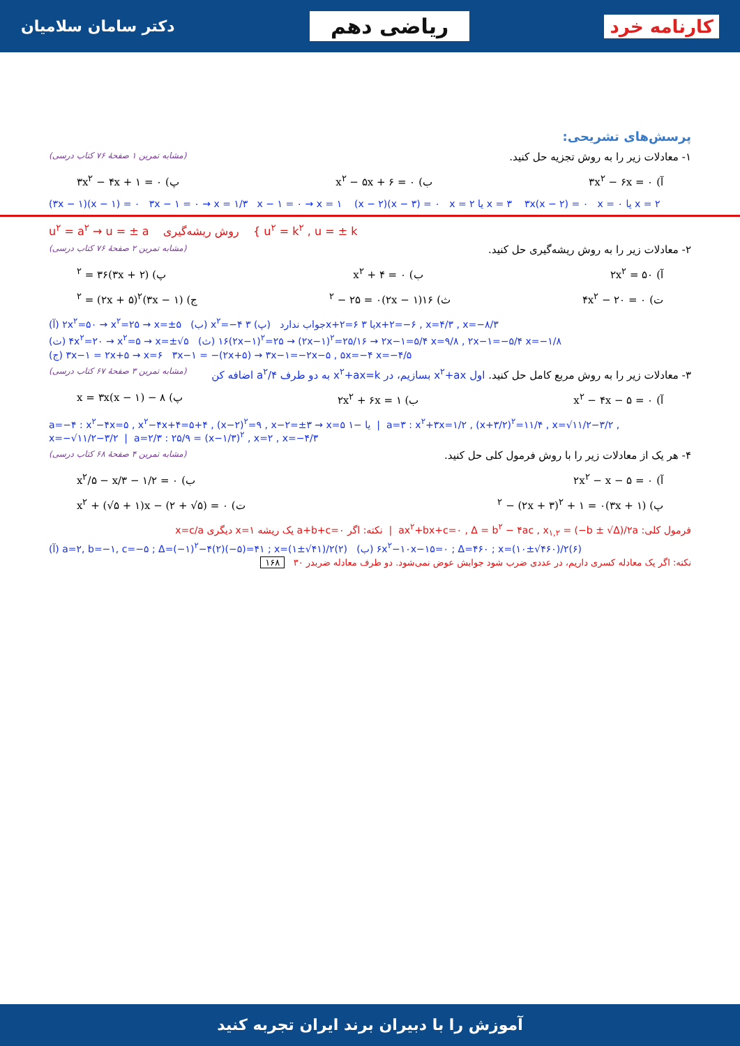کارنامه خرد ریاضی دهم دکتر سامان سلامیان
پرسش‌های تشریحی:
۱- معادلات زیر را به روش تجزیه حل کنید. (مشابه تمرین ۱ صفحهٔ ۷۶ کتاب درسی)
آ) ۳x<sup>۲</sup> − ۶x = ۰ ب) x<sup>۲</sup> − ۵x + ۶ = ۰ پ) ۳x<sup>۲</sup> − ۴x + ۱ = ۰
(۳x − ۱)(x − ۱) = ۰ ۳x − ۱ = ۰ → x = ۱/۳ x − ۱ = ۰ → x = ۱ (x − ۲)(x − ۳) = ۰ x = ۲ یا x = ۳ ۳x(x − ۲) = ۰ x = ۰ یا x = ۲
u<sup>۲</sup> = a<sup>۲</sup> → u = ± a روش ریشه‌گیری { u<sup>۲</sup> = k<sup>۲</sup> , u = ± k
۲- معادلات زیر را به روش ریشه‌گیری حل کنید. (مشابه تمرین ۲ صفحهٔ ۷۶ کتاب درسی)
آ) ۲x<sup>۲</sup> = ۵۰ ب) x<sup>۲</sup> + ۴ = ۰ پ) (۳x + ۲)<sup>۲</sup> = ۳۶
ت) ۴x<sup>۲</sup> − ۲۰ = ۰ ث) ۱۶(۲x − ۱)<sup>۲</sup> − ۲۵ = ۰ ج) (۳x − ۱)<sup>۲</sup> = (۲x + ۵)<sup>۲</sup>
(آ) ۲x<sup>۲</sup>=۵۰ → x<sup>۲</sup>=۲۵ → x=±۵ (ب) x<sup>۲</sup>=−۴ جواب ندارد (پ) ۳x+۲=۶ یا ۳x+۲=−۶ , x=۴/۳ , x=−۸/۳
(ت) ۴x<sup>۲</sup>=۲۰ → x<sup>۲</sup>=۵ → x=±√۵ (ث) ۱۶(۲x−۱)<sup>۲</sup>=۲۵ → (۲x−۱)<sup>۲</sup>=۲۵/۱۶ → ۲x−۱=۵/۴ x=۹/۸ , ۲x−۱=−۵/۴ x=−۱/۸
(ج) ۳x−۱ = ۲x+۵ → x=۶ ۳x−۱ = −(۲x+۵) → ۳x−۱=−۲x−۵ , ۵x=−۴ x=−۴/۵
۳- معادلات زیر را به روش مربع کامل حل کنید. اول x<sup>۲</sup>+ax بسازیم، در x<sup>۲</sup>+ax=k به دو طرف a<sup>۲</sup>/۴ اضافه کن (مشابه تمرین ۳ صفحهٔ ۶۷ کتاب درسی)
آ) x<sup>۲</sup> − ۴x − ۵ = ۰ ب) ۲x<sup>۲</sup> + ۶x = ۱ پ) ۸ − x = ۳x(x − ۱)
a=−۴ : x<sup>۲</sup>−۴x=۵ , x<sup>۲</sup>−۴x+۴=۵+۴ , (x−۲)<sup>۲</sup>=۹ , x−۲=±۳ → x=۵ یا −۱ | a=۳ : x<sup>۲</sup>+۳x=۱/۲ , (x+۳/۲)<sup>۲</sup>=۱۱/۴ , x=√۱۱/۲−۳/۲ , x=−√۱۱/۲−۳/۲ | a=۲/۳ : ۲۵/۹ = (x−۱/۳)<sup>۲</sup> , x=۲ , x=−۴/۳
۴- هر یک از معادلات زیر را با روش فرمول کلی حل کنید. (مشابه تمرین ۴ صفحهٔ ۶۸ کتاب درسی)
آ) ۲x<sup>۲</sup> − x − ۵ = ۰ ب) x<sup>۲</sup>/۵ − x/۳ − ۱/۲ = ۰
پ) (۳x + ۱)<sup>۲</sup> − (۲x + ۳)<sup>۲</sup> + ۱ = ۰ ت) x<sup>۲</sup> + (√۵ + ۱)x − (۲ + √۵) = ۰
فرمول کلی: ax<sup>۲</sup>+bx+c=۰ , Δ = b<sup>۲</sup> − ۴ac , x<sub>۱,۲</sub> = (−b ± √Δ)/۲a | نکته: اگر a+b+c=۰ یک ریشه x=۱ دیگری x=c/a
(آ) a=۲, b=−۱, c=−۵ ; Δ=(−۱)<sup>۲</sup>−۴(۲)(−۵)=۴۱ ; x=(۱±√۴۱)/۲(۲) (ب) ۶x<sup>۲</sup>−۱۰x−۱۵=۰ ; Δ=۴۶۰ ; x=(۱۰±√۴۶۰)/۲(۶)
نکته: اگر یک معادله کسری داریم، در عددی ضرب شود جوابش عوض نمی‌شود. دو طرف معادله ضربدر ۳۰ ۱۶۸
آموزش را با دبیران برند ایران تجربه کنید